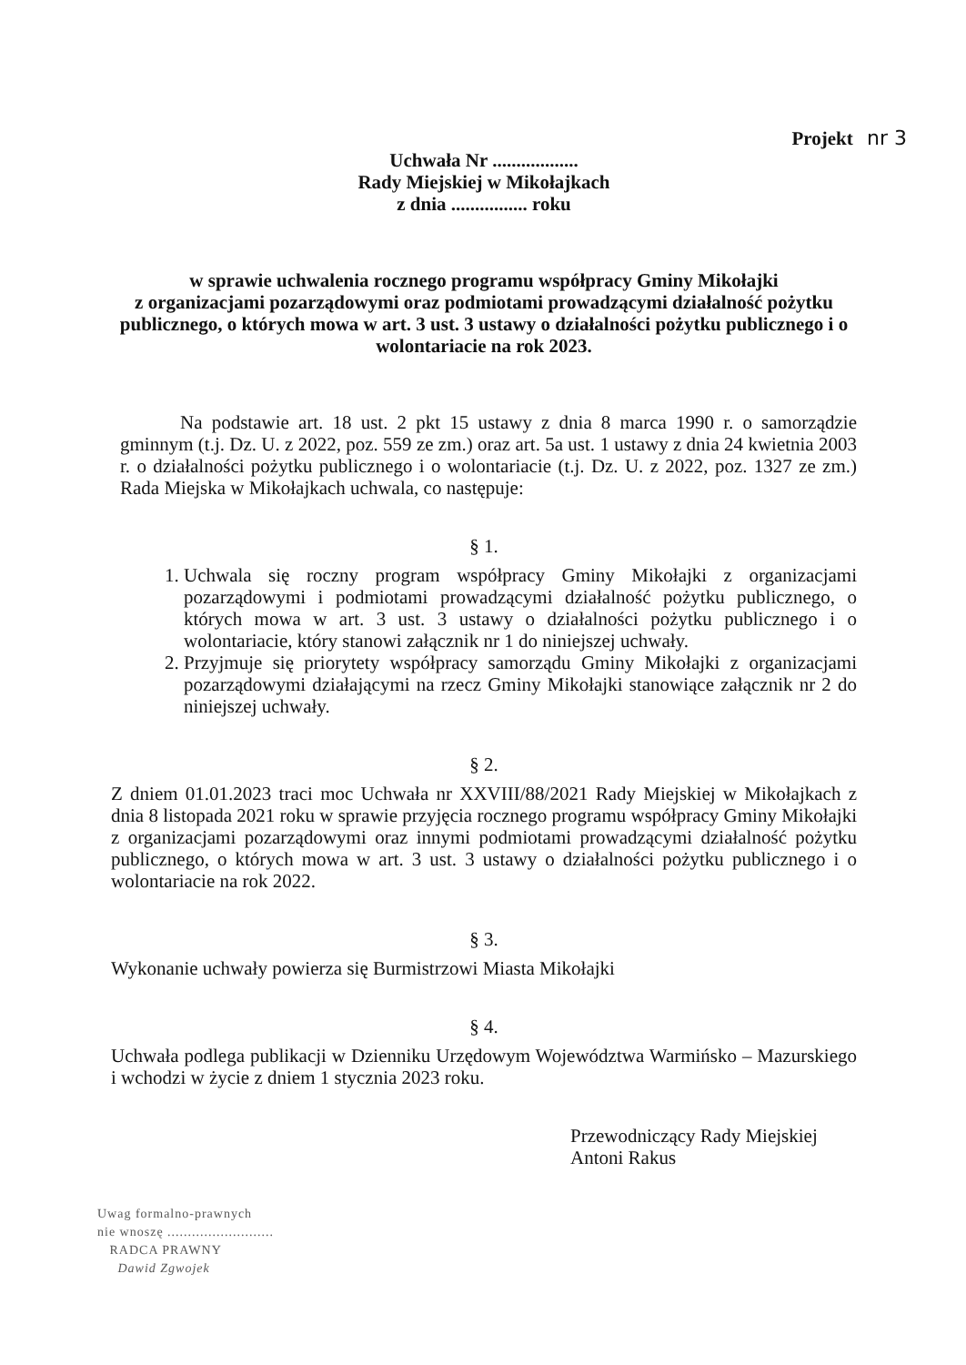Projekt nr 3
Uchwała Nr ..................
Rady Miejskiej w Mikołajkach
z dnia ................ roku
w sprawie uchwalenia rocznego programu współpracy Gminy Mikołajki
z organizacjami pozarządowymi oraz podmiotami prowadzącymi działalność pożytku publicznego, o których mowa w art. 3 ust. 3 ustawy o działalności pożytku publicznego i o wolontariacie na rok 2023.
Na podstawie art. 18 ust. 2 pkt 15 ustawy z dnia 8 marca 1990 r. o samorządzie gminnym (t.j. Dz. U. z 2022, poz. 559 ze zm.) oraz art. 5a ust. 1 ustawy z dnia 24 kwietnia 2003 r. o działalności pożytku publicznego i o wolontariacie (t.j. Dz. U. z 2022, poz. 1327 ze zm.) Rada Miejska w Mikołajkach uchwala, co następuje:
§ 1.
1. Uchwala się roczny program współpracy Gminy Mikołajki z organizacjami pozarządowymi i podmiotami prowadzącymi działalność pożytku publicznego, o których mowa w art. 3 ust. 3 ustawy o działalności pożytku publicznego i o wolontariacie, który stanowi załącznik nr 1 do niniejszej uchwały.
2. Przyjmuje się priorytety współpracy samorządu Gminy Mikołajki z organizacjami pozarządowymi działającymi na rzecz Gminy Mikołajki stanowiące załącznik nr 2 do niniejszej uchwały.
§ 2.
Z dniem 01.01.2023 traci moc Uchwała nr XXVIII/88/2021 Rady Miejskiej w Mikołajkach z dnia 8 listopada 2021 roku w sprawie przyjęcia rocznego programu współpracy Gminy Mikołajki z organizacjami pozarządowymi oraz innymi podmiotami prowadzącymi działalność pożytku publicznego, o których mowa w art. 3 ust. 3 ustawy o działalności pożytku publicznego i o wolontariacie na rok 2022.
§ 3.
Wykonanie uchwały powierza się Burmistrzowi Miasta Mikołajki
§ 4.
Uchwała podlega publikacji w Dzienniku Urzędowym Województwa Warmińsko – Mazurskiego i wchodzi w życie z dniem 1 stycznia 2023 roku.
Przewodniczący Rady Miejskiej
Antoni Rakus
Uwag formalno-prawnych
nie wnoszę ..........................
RADCA PRAWNY
Dawid Zgwojek